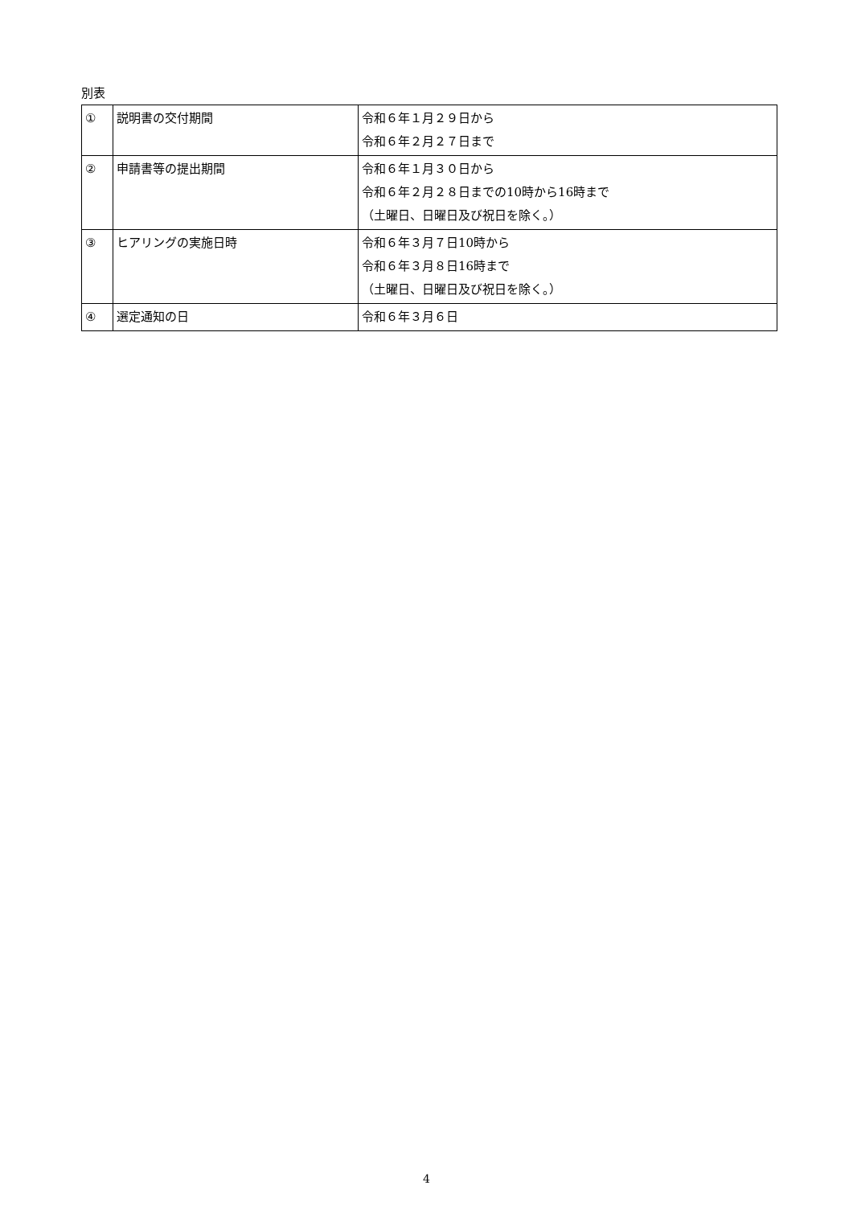別表
| ① | 説明書の交付期間 | 令和６年１月２９日から 令和６年２月２７日まで |
| ② | 申請書等の提出期間 | 令和６年１月３０日から 令和６年２月２８日までの10時から16時まで （土曜日、日曜日及び祝日を除く。） |
| ③ | ヒアリングの実施日時 | 令和６年３月７日10時から 令和６年３月８日16時まで （土曜日、日曜日及び祝日を除く。） |
| ④ | 選定通知の日 | 令和６年３月６日 |
4